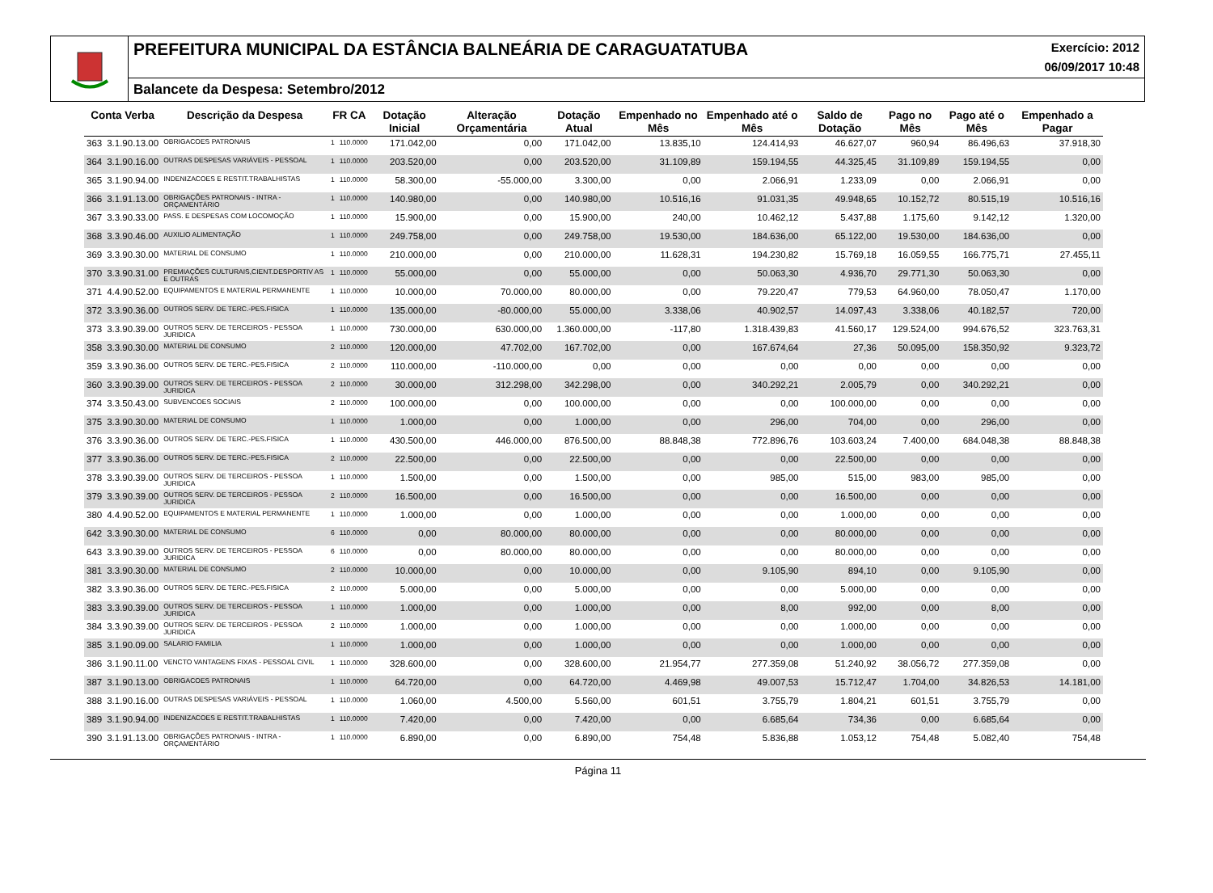PREFEITURA MUNICIPAL DA ESTÂNCIA BALNEÁRIA DE CARAGUATATUBA
Exercício: 2012
06/09/2017 10:48
Balancete da Despesa: Setembro/2012
| Conta Verba | | Descrição da Despesa | FR CA | | Dotação Inicial | Alteração Orçamentária | Dotação Atual | Empenhado no Mês | Empenhado até o Mês | Saldo de Dotação | Pago no Mês | Pago até o Mês | Empenhado a Pagar |
| --- | --- | --- | --- | --- | --- | --- | --- | --- | --- | --- | --- | --- | --- |
| 363 | 3.1.90.13.00 | OBRIGACOES PATRONAIS | 1 | 110.0000 | 171.042,00 | 0,00 | 171.042,00 | 13.835,10 | 124.414,93 | 46.627,07 | 960,94 | 86.496,63 | 37.918,30 |
| 364 | 3.1.90.16.00 | OUTRAS DESPESAS VARIÁVEIS - PESSOAL | 1 | 110.0000 | 203.520,00 | 0,00 | 203.520,00 | 31.109,89 | 159.194,55 | 44.325,45 | 31.109,89 | 159.194,55 | 0,00 |
| 365 | 3.1.90.94.00 | INDENIZACOES E RESTIT.TRABALHISTAS | 1 | 110.0000 | 58.300,00 | -55.000,00 | 3.300,00 | 0,00 | 2.066,91 | 1.233,09 | 0,00 | 2.066,91 | 0,00 |
| 366 | 3.1.91.13.00 | OBRIGAÇÕES PATRONAIS - INTRA - ORÇAMENTÁRIO | 1 | 110.0000 | 140.980,00 | 0,00 | 140.980,00 | 10.516,16 | 91.031,35 | 49.948,65 | 10.152,72 | 80.515,19 | 10.516,16 |
| 367 | 3.3.90.33.00 | PASS. E DESPESAS COM LOCOMOÇÃO | 1 | 110.0000 | 15.900,00 | 0,00 | 15.900,00 | 240,00 | 10.462,12 | 5.437,88 | 1.175,60 | 9.142,12 | 1.320,00 |
| 368 | 3.3.90.46.00 | AUXILIO ALIMENTAÇÃO | 1 | 110.0000 | 249.758,00 | 0,00 | 249.758,00 | 19.530,00 | 184.636,00 | 65.122,00 | 19.530,00 | 184.636,00 | 0,00 |
| 369 | 3.3.90.30.00 | MATERIAL DE CONSUMO | 1 | 110.0000 | 210.000,00 | 0,00 | 210.000,00 | 11.628,31 | 194.230,82 | 15.769,18 | 16.059,55 | 166.775,71 | 27.455,11 |
| 370 | 3.3.90.31.00 | PREMIAÇÕES CULTURAIS,CIENT.DESPORTIV AS E OUTRAS | 1 | 110.0000 | 55.000,00 | 0,00 | 55.000,00 | 0,00 | 50.063,30 | 4.936,70 | 29.771,30 | 50.063,30 | 0,00 |
| 371 | 4.4.90.52.00 | EQUIPAMENTOS E MATERIAL PERMANENTE | 1 | 110.0000 | 10.000,00 | 70.000,00 | 80.000,00 | 0,00 | 79.220,47 | 779,53 | 64.960,00 | 78.050,47 | 1.170,00 |
| 372 | 3.3.90.36.00 | OUTROS SERV. DE TERC.-PES.FISICA | 1 | 110.0000 | 135.000,00 | -80.000,00 | 55.000,00 | 3.338,06 | 40.902,57 | 14.097,43 | 3.338,06 | 40.182,57 | 720,00 |
| 373 | 3.3.90.39.00 | OUTROS SERV. DE TERCEIROS - PESSOA JURIDICA | 1 | 110.0000 | 730.000,00 | 630.000,00 | 1.360.000,00 | -117,80 | 1.318.439,83 | 41.560,17 | 129.524,00 | 994.676,52 | 323.763,31 |
| 358 | 3.3.90.30.00 | MATERIAL DE CONSUMO | 2 | 110.0000 | 120.000,00 | 47.702,00 | 167.702,00 | 0,00 | 167.674,64 | 27,36 | 50.095,00 | 158.350,92 | 9.323,72 |
| 359 | 3.3.90.36.00 | OUTROS SERV. DE TERC.-PES.FISICA | 2 | 110.0000 | 110.000,00 | -110.000,00 | 0,00 | 0,00 | 0,00 | 0,00 | 0,00 | 0,00 | 0,00 |
| 360 | 3.3.90.39.00 | OUTROS SERV. DE TERCEIROS - PESSOA JURIDICA | 2 | 110.0000 | 30.000,00 | 312.298,00 | 342.298,00 | 0,00 | 340.292,21 | 2.005,79 | 0,00 | 340.292,21 | 0,00 |
| 374 | 3.3.50.43.00 | SUBVENCOES SOCIAIS | 2 | 110.0000 | 100.000,00 | 0,00 | 100.000,00 | 0,00 | 0,00 | 100.000,00 | 0,00 | 0,00 | 0,00 |
| 375 | 3.3.90.30.00 | MATERIAL DE CONSUMO | 1 | 110.0000 | 1.000,00 | 0,00 | 1.000,00 | 0,00 | 296,00 | 704,00 | 0,00 | 296,00 | 0,00 |
| 376 | 3.3.90.36.00 | OUTROS SERV. DE TERC.-PES.FISICA | 1 | 110.0000 | 430.500,00 | 446.000,00 | 876.500,00 | 88.848,38 | 772.896,76 | 103.603,24 | 7.400,00 | 684.048,38 | 88.848,38 |
| 377 | 3.3.90.36.00 | OUTROS SERV. DE TERC.-PES.FISICA | 2 | 110.0000 | 22.500,00 | 0,00 | 22.500,00 | 0,00 | 0,00 | 22.500,00 | 0,00 | 0,00 | 0,00 |
| 378 | 3.3.90.39.00 | OUTROS SERV. DE TERCEIROS - PESSOA JURIDICA | 1 | 110.0000 | 1.500,00 | 0,00 | 1.500,00 | 0,00 | 985,00 | 515,00 | 983,00 | 985,00 | 0,00 |
| 379 | 3.3.90.39.00 | OUTROS SERV. DE TERCEIROS - PESSOA JURIDICA | 2 | 110.0000 | 16.500,00 | 0,00 | 16.500,00 | 0,00 | 0,00 | 16.500,00 | 0,00 | 0,00 | 0,00 |
| 380 | 4.4.90.52.00 | EQUIPAMENTOS E MATERIAL PERMANENTE | 1 | 110.0000 | 1.000,00 | 0,00 | 1.000,00 | 0,00 | 0,00 | 1.000,00 | 0,00 | 0,00 | 0,00 |
| 642 | 3.3.90.30.00 | MATERIAL DE CONSUMO | 6 | 110.0000 | 0,00 | 80.000,00 | 80.000,00 | 0,00 | 0,00 | 80.000,00 | 0,00 | 0,00 | 0,00 |
| 643 | 3.3.90.39.00 | OUTROS SERV. DE TERCEIROS - PESSOA JURIDICA | 6 | 110.0000 | 0,00 | 80.000,00 | 80.000,00 | 0,00 | 0,00 | 80.000,00 | 0,00 | 0,00 | 0,00 |
| 381 | 3.3.90.30.00 | MATERIAL DE CONSUMO | 2 | 110.0000 | 10.000,00 | 0,00 | 10.000,00 | 0,00 | 9.105,90 | 894,10 | 0,00 | 9.105,90 | 0,00 |
| 382 | 3.3.90.36.00 | OUTROS SERV. DE TERC.-PES.FISICA | 2 | 110.0000 | 5.000,00 | 0,00 | 5.000,00 | 0,00 | 0,00 | 5.000,00 | 0,00 | 0,00 | 0,00 |
| 383 | 3.3.90.39.00 | OUTROS SERV. DE TERCEIROS - PESSOA JURIDICA | 1 | 110.0000 | 1.000,00 | 0,00 | 1.000,00 | 0,00 | 8,00 | 992,00 | 0,00 | 8,00 | 0,00 |
| 384 | 3.3.90.39.00 | OUTROS SERV. DE TERCEIROS - PESSOA JURIDICA | 2 | 110.0000 | 1.000,00 | 0,00 | 1.000,00 | 0,00 | 0,00 | 1.000,00 | 0,00 | 0,00 | 0,00 |
| 385 | 3.1.90.09.00 | SALARIO FAMILIA | 1 | 110.0000 | 1.000,00 | 0,00 | 1.000,00 | 0,00 | 0,00 | 1.000,00 | 0,00 | 0,00 | 0,00 |
| 386 | 3.1.90.11.00 | VENCTO VANTAGENS FIXAS - PESSOAL CIVIL | 1 | 110.0000 | 328.600,00 | 0,00 | 328.600,00 | 21.954,77 | 277.359,08 | 51.240,92 | 38.056,72 | 277.359,08 | 0,00 |
| 387 | 3.1.90.13.00 | OBRIGACOES PATRONAIS | 1 | 110.0000 | 64.720,00 | 0,00 | 64.720,00 | 4.469,98 | 49.007,53 | 15.712,47 | 1.704,00 | 34.826,53 | 14.181,00 |
| 388 | 3.1.90.16.00 | OUTRAS DESPESAS VARIÁVEIS - PESSOAL | 1 | 110.0000 | 1.060,00 | 4.500,00 | 5.560,00 | 601,51 | 3.755,79 | 1.804,21 | 601,51 | 3.755,79 | 0,00 |
| 389 | 3.1.90.94.00 | INDENIZACOES E RESTIT.TRABALHISTAS | 1 | 110.0000 | 7.420,00 | 0,00 | 7.420,00 | 0,00 | 6.685,64 | 734,36 | 0,00 | 6.685,64 | 0,00 |
| 390 | 3.1.91.13.00 | OBRIGAÇÕES PATRONAIS - INTRA - ORÇAMENTÁRIO | 1 | 110.0000 | 6.890,00 | 0,00 | 6.890,00 | 754,48 | 5.836,88 | 1.053,12 | 754,48 | 5.082,40 | 754,48 |
Página 11